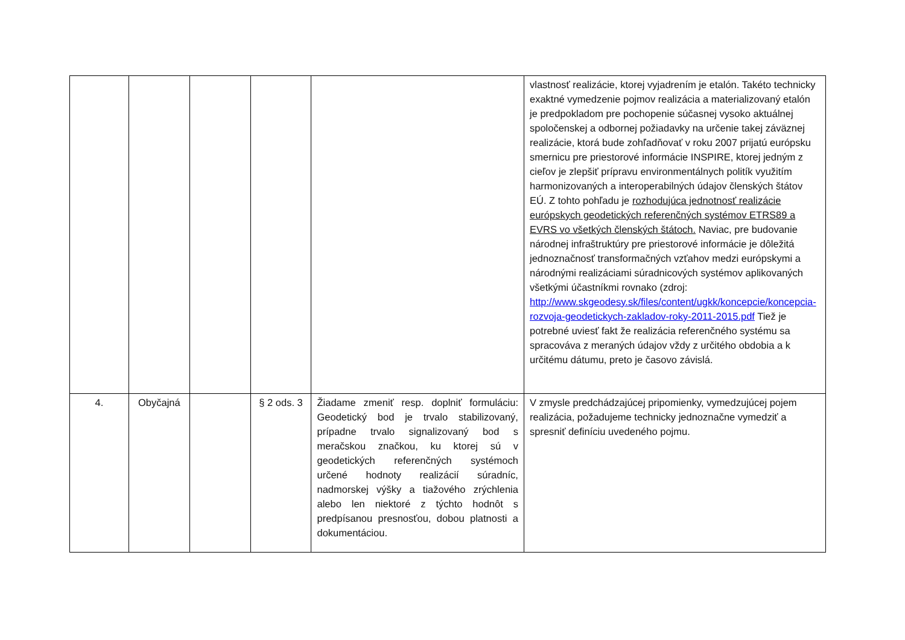| | | | | | vlastnosť realizácie, ktorej vyjadrením je etalón. Takéto technicky exaktné vymedzenie pojmov realizácia a materializovaný etalón je predpokladom pre pochopenie súčasnej vysoko aktuálnej spoločenskej a odbornej požiadavky na určenie takej záväznej realizácie, ktorá bude zohľadňovať v roku 2007 prijatú európsku smernicu pre priestorové informácie INSPIRE, ktorej jedným z cieľov je zlepšiť prípravu environmentálnych politík využitím harmonizovaných a interoperabilných údajov členských štátov EÚ. Z tohto pohľadu je rozhodujúca jednotnosť realizácie európskych geodetických referenčných systémov ETRS89 a EVRS vo všetkých členských štátoch. Naviac, pre budovanie národnej infraštruktúry pre priestorové informácie je dôležitá jednoznačnosť transformačných vzťahov medzi európskymi a národnými realizáciami súradnicových systémov aplikovaných všetkými účastníkmi rovnako (zdroj: http://www.skgeodesy.sk/files/content/ugkk/koncepcie/koncepcia-rozvoja-geodetickych-zakladov-roky-2011-2015.pdf Tiež je potrebné uviesť fakt že realizácia referenčného systému sa spracováva z meraných údajov vždy z určitého obdobia a k určitému dátumu, preto je časovo závislá. |
| 4. | Obyčajná | | § 2 ods. 3 | Žiadame zmeniť resp. doplniť formuláciu: Geodetický bod je trvalo stabilizovaný, prípadne trvalo signalizovaný bod s meračskou značkou, ku ktorej sú v geodetických referenčných systémoch určené hodnoty realizácií súradníc, nadmorskej výšky a tiažového zrýchlenia alebo len niektoré z týchto hodnôt s predpísanou presnosťou, dobou platnosti a dokumentáciou. | V zmysle predchádzajúcej pripomienky, vymedzujúcej pojem realizácia, požadujeme technicky jednoznačne vymedziť a spresniť definíciu uvedeného pojmu. |